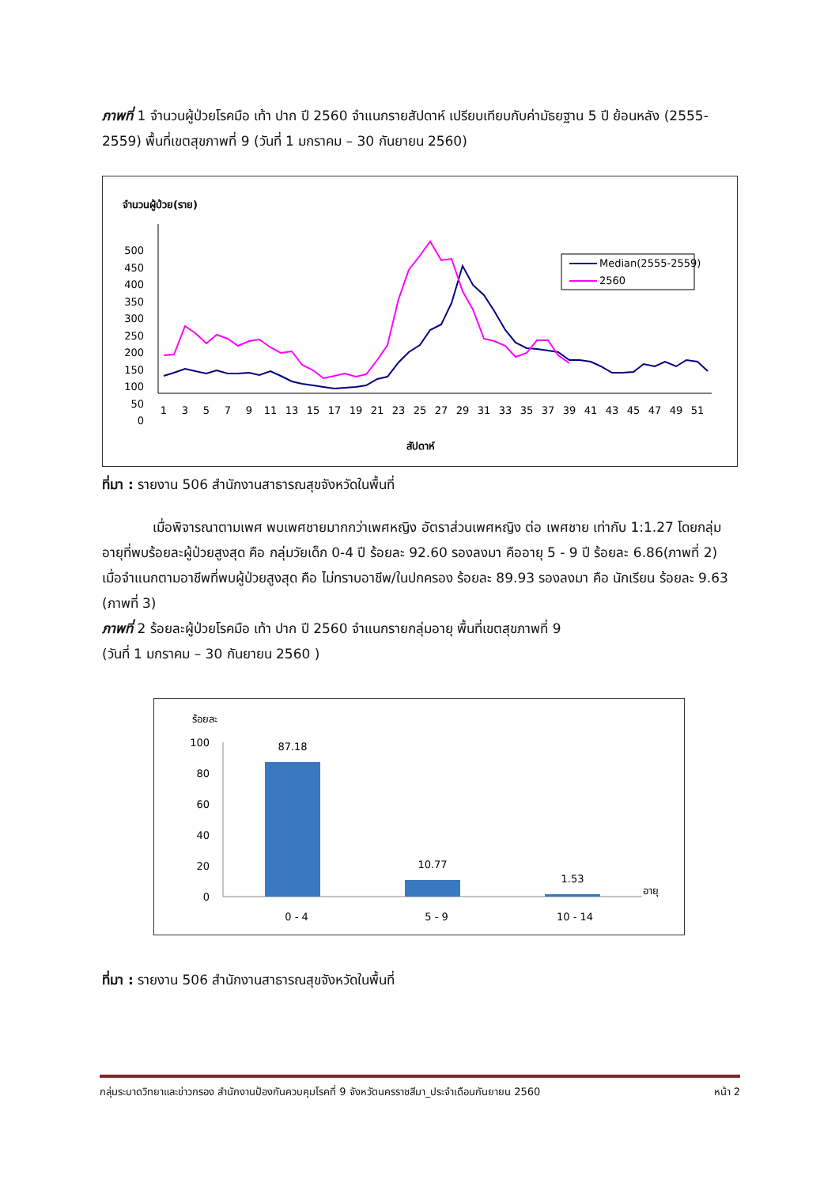ภาพที่ 1 จำนวนผู้ป่วยโรคมือ เท้า ปาก ปี 2560 จำแนกรายสัปดาห์ เปรียบเทียบกับค่ามัธยฐาน 5 ปี ย้อนหลัง (2555-2559) พื้นที่เขตสุขภาพที่ 9 (วันที่ 1 มกราคม – 30 กันยายน 2560)
จำนวนผู้ป่วย(ราย)
500
450
400
350
300
250
200
150
100
50
0
1
3
5
7
9
11
13
15
17
19
21
23
25
27
29
31
33
35
37
39
41
43
45
47
49
51
สัปดาห์
Median(2555-2559)
2560
ที่มา : รายงาน 506 สำนักงานสาธารณสุขจังหวัดในพื้นที่
เมื่อพิจารณาตามเพศ พบเพศชายมากกว่าเพศหญิง อัตราส่วนเพศหญิง ต่อ เพศชาย เท่ากับ 1:1.27 โดยกลุ่มอายุที่พบร้อยละผู้ป่วยสูงสุด คือ กลุ่มวัยเด็ก 0-4 ปี ร้อยละ 92.60 รองลงมา คืออายุ 5 - 9 ปี ร้อยละ 6.86(ภาพที่ 2) เมื่อจำแนกตามอาชีพที่พบผู้ป่วยสูงสุด คือ ไม่ทราบอาชีพ/ในปกครอง ร้อยละ 89.93 รองลงมา คือ นักเรียน ร้อยละ 9.63 (ภาพที่ 3)
ภาพที่ 2 ร้อยละผู้ป่วยโรคมือ เท้า ปาก ปี 2560 จำแนกรายกลุ่มอายุ พื้นที่เขตสุขภาพที่ 9
(วันที่ 1 มกราคม – 30 กันยายน 2560 )
ร้อยละ
100
80
60
40
20
0
87.18
10.77
1.53
อายุ
0 - 4
5 - 9
10 - 14
ที่มา : รายงาน 506 สำนักงานสาธารณสุขจังหวัดในพื้นที่
กลุ่มระบาดวิทยาและข่าวกรอง สำนักงานป้องกันควบคุมโรคที่ 9 จังหวัดนครราชสีมา_ประจำเดือนกันยายน 2560 หน้า 2